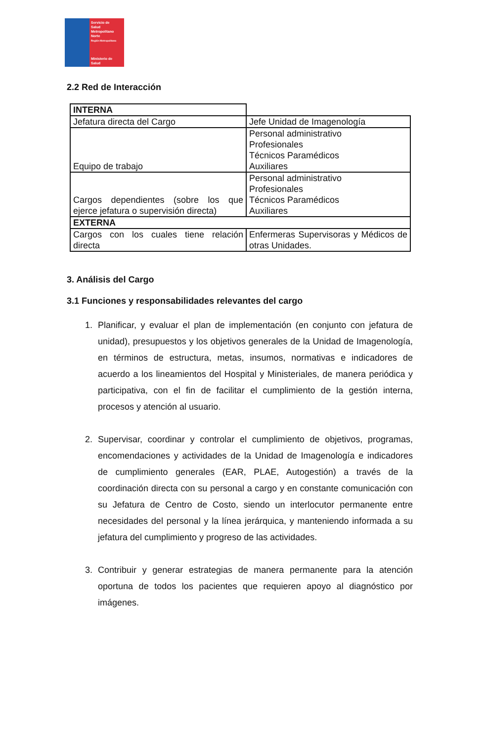Servicio de
Salud
Metropolitano
Norte
Región Metropolitana
Ministerio de
Salud
2.2 Red de Interacción
| INTERNA | |
| Jefatura directa del Cargo | Jefe Unidad de Imagenología |
| Equipo de trabajo | Personal administrativo Profesionales Técnicos Paramédicos Auxiliares |
| Cargos dependientes (sobre los que ejerce jefatura o supervisión directa) | Personal administrativo Profesionales Técnicos Paramédicos Auxiliares |
| EXTERNA | |
| Cargos con los cuales tiene relación directa | Enfermeras Supervisoras y Médicos de otras Unidades. |
3. Análisis del Cargo
3.1 Funciones y responsabilidades relevantes del cargo
1. Planificar, y evaluar el plan de implementación (en conjunto con jefatura de unidad), presupuestos y los objetivos generales de la Unidad de Imagenología, en términos de estructura, metas, insumos, normativas e indicadores de acuerdo a los lineamientos del Hospital y Ministeriales, de manera periódica y participativa, con el fin de facilitar el cumplimiento de la gestión interna, procesos y atención al usuario.
2. Supervisar, coordinar y controlar el cumplimiento de objetivos, programas, encomendaciones y actividades de la Unidad de Imagenología e indicadores de cumplimiento generales (EAR, PLAE, Autogestión) a través de la coordinación directa con su personal a cargo y en constante comunicación con su Jefatura de Centro de Costo, siendo un interlocutor permanente entre necesidades del personal y la línea jerárquica, y manteniendo informada a su jefatura del cumplimiento y progreso de las actividades.
3. Contribuir y generar estrategias de manera permanente para la atención oportuna de todos los pacientes que requieren apoyo al diagnóstico por imágenes.